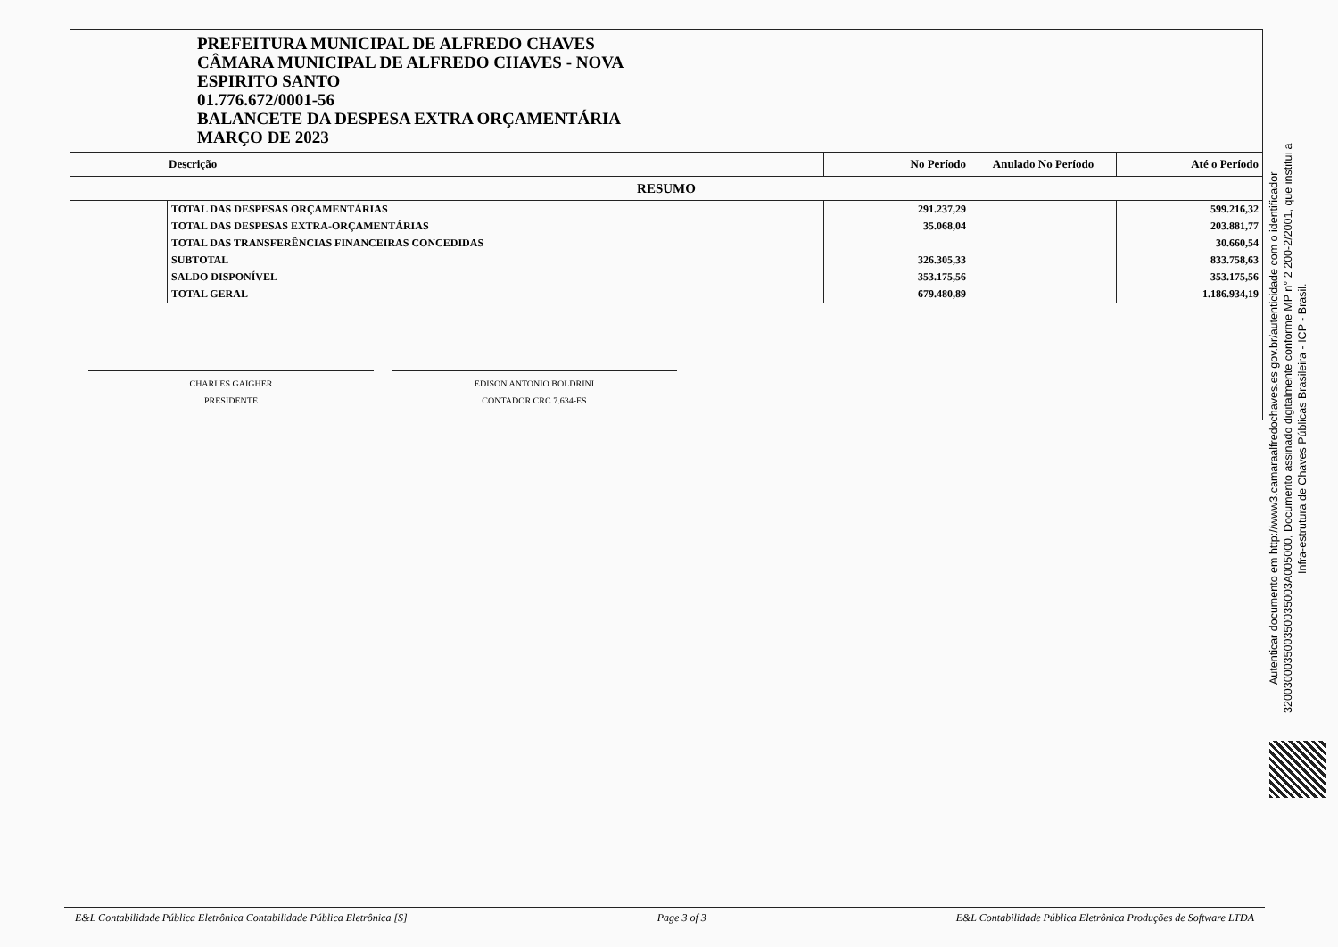PREFEITURA MUNICIPAL DE ALFREDO CHAVES
CÂMARA MUNICIPAL DE ALFREDO CHAVES - NOVA
ESPIRITO SANTO
01.776.672/0001-56
BALANCETE DA DESPESA EXTRA ORÇAMENTÁRIA
MARÇO DE 2023
| Descrição | | No Período | Anulado No Período | Até o Período |
| --- | --- | --- | --- | --- |
| RESUMO | | | | |
| | TOTAL DAS DESPESAS ORÇAMENTÁRIAS | 291.237,29 | | 599.216,32 |
| | TOTAL DAS DESPESAS EXTRA-ORÇAMENTÁRIAS | 35.068,04 | | 203.881,77 |
| | TOTAL DAS TRANSFERÊNCIAS FINANCEIRAS CONCEDIDAS | | | 30.660,54 |
| | SUBTOTAL | 326.305,33 | | 833.758,63 |
| | SALDO DISPONÍVEL | 353.175,56 | | 353.175,56 |
| | TOTAL GERAL | 679.480,89 | | 1.186.934,19 |
CHARLES GAIGHER
PRESIDENTE
EDISON ANTONIO BOLDRINI
CONTADOR CRC 7.634-ES
Autenticar documento em http://www3.camaraalfredochaves.es.gov.br/autenticidade com o identificador 320030003500350035003A005000, Documento assinado digitalmente conforme MP n° 2.200-2/2001, que institui a Infra-estrutura de Chaves Públicas Brasileira - ICP - Brasil.
E&L Contabilidade Pública Eletrônica Contabilidade Pública Eletrônica [S] Page 3 of 3 E&L Contabilidade Pública Eletrônica Produções de Software LTDA